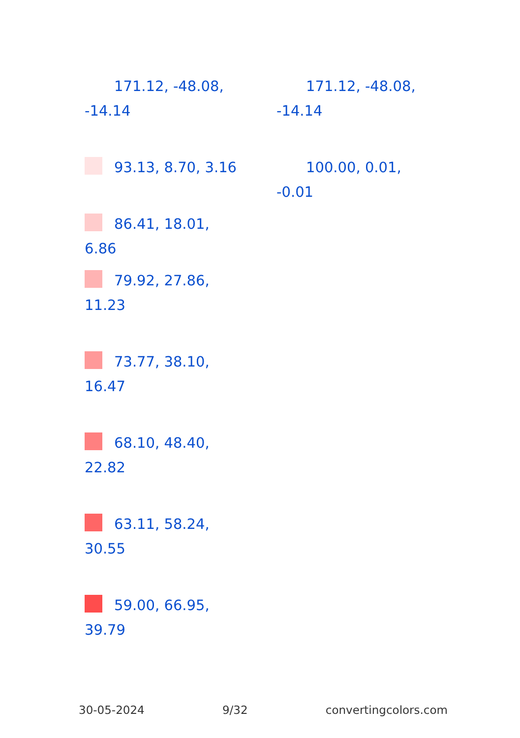171.12, -48.08, -14.14
93.13, 8.70, 3.16
86.41, 18.01, 6.86
79.92, 27.86, 11.23
73.77, 38.10, 16.47
68.10, 48.40, 22.82
63.11, 58.24, 30.55
59.00, 66.95, 39.79
171.12, -48.08, -14.14
100.00, 0.01, -0.01
30-05-2024 9/32 convertingcolors.com